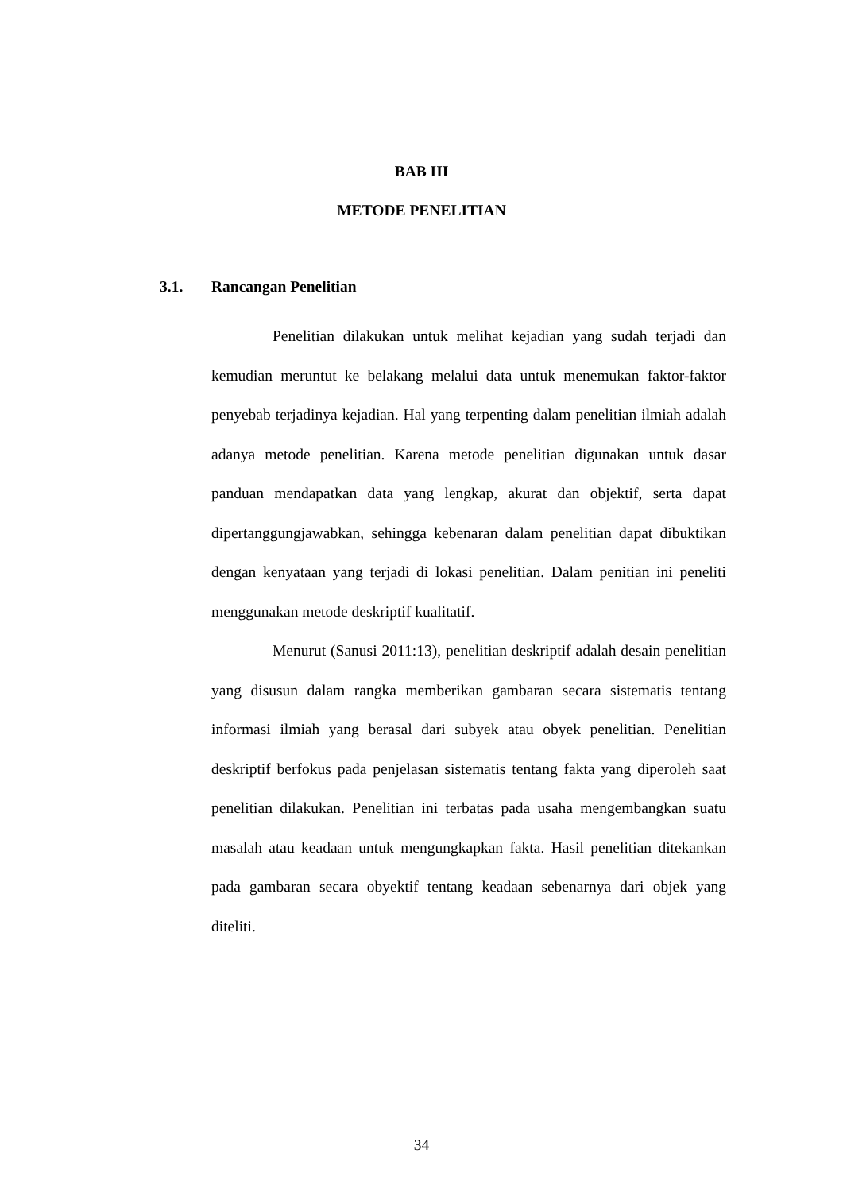BAB III
METODE PENELITIAN
3.1. Rancangan Penelitian
Penelitian dilakukan untuk melihat kejadian yang sudah terjadi dan kemudian meruntut ke belakang melalui data untuk menemukan faktor-faktor penyebab terjadinya kejadian. Hal yang terpenting dalam penelitian ilmiah adalah adanya metode penelitian. Karena metode penelitian digunakan untuk dasar panduan mendapatkan data yang lengkap, akurat dan objektif, serta dapat dipertanggungjawabkan, sehingga kebenaran dalam penelitian dapat dibuktikan dengan kenyataan yang terjadi di lokasi penelitian. Dalam penitian ini peneliti menggunakan metode deskriptif kualitatif.
Menurut (Sanusi 2011:13), penelitian deskriptif adalah desain penelitian yang disusun dalam rangka memberikan gambaran secara sistematis tentang informasi ilmiah yang berasal dari subyek atau obyek penelitian. Penelitian deskriptif berfokus pada penjelasan sistematis tentang fakta yang diperoleh saat penelitian dilakukan. Penelitian ini terbatas pada usaha mengembangkan suatu masalah atau keadaan untuk mengungkapkan fakta. Hasil penelitian ditekankan pada gambaran secara obyektif tentang keadaan sebenarnya dari objek yang diteliti.
34